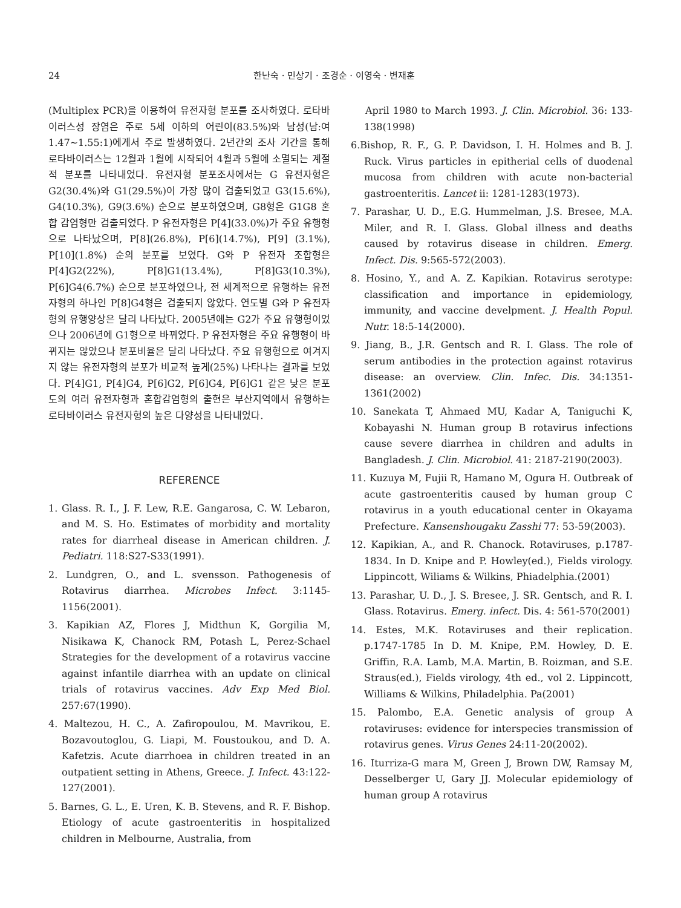24 한난숙 · 민상기 · 조경순 · 이영숙 · 변재훈
(Multiplex PCR)을 이용하여 유전자형 분포를 조사하였다. 로타바이러스성 장염은 주로 5세 이하의 어린이(83.5%)와 남성(남:여 1.47~1.55:1)에게서 주로 발생하였다. 2년간의 조사 기간을 통해 로타바이러스는 12월과 1월에 시작되어 4월과 5월에 소멸되는 계절적 분포를 나타내었다. 유전자형 분포조사에서는 G 유전자형은 G2(30.4%)와 G1(29.5%)이 가장 많이 검출되었고 G3(15.6%), G4(10.3%), G9(3.6%) 순으로 분포하였으며, G8형은 G1G8 혼합 감염형만 검출되었다. P 유전자형은 P[4](33.0%)가 주요 유행형으로 나타났으며, P[8](26.8%), P[6](14.7%), P[9] (3.1%), P[10](1.8%) 순의 분포를 보였다. G와 P 유전자 조합형은 P[4]G2(22%), P[8]G1(13.4%), P[8]G3(10.3%), P[6]G4(6.7%) 순으로 분포하였으나, 전 세계적으로 유행하는 유전자형의 하나인 P[8]G4형은 검출되지 않았다. 연도별 G와 P 유전자형의 유행양상은 달리 나타났다. 2005년에는 G2가 주요 유행형이었으나 2006년에 G1형으로 바뀌었다. P 유전자형은 주요 유행형이 바뀌지는 않았으나 분포비율은 달리 나타났다. 주요 유행형으로 여겨지지 않는 유전자형의 분포가 비교적 높게(25%) 나타나는 결과를 보였다. P[4]G1, P[4]G4, P[6]G2, P[6]G4, P[6]G1 같은 낮은 분포도의 여러 유전자형과 혼합감염형의 출현은 부산지역에서 유행하는 로타바이러스 유전자형의 높은 다양성을 나타내었다.
REFERENCE
1. Glass. R. I., J. F. Lew, R.E. Gangarosa, C. W. Lebaron, and M. S. Ho. Estimates of morbidity and mortality rates for diarrheal disease in American children. J. Pediatri. 118:S27-S33(1991).
2. Lundgren, O., and L. svensson. Pathogenesis of Rotavirus diarrhea. Microbes Infect. 3:1145-1156(2001).
3. Kapikian AZ, Flores J, Midthun K, Gorgilia M, Nisikawa K, Chanock RM, Potash L, Perez-Schael Strategies for the development of a rotavirus vaccine against infantile diarrhea with an update on clinical trials of rotavirus vaccines. Adv Exp Med Biol. 257:67(1990).
4. Maltezou, H. C., A. Zafiropoulou, M. Mavrikou, E. Bozavoutoglou, G. Liapi, M. Foustoukou, and D. A. Kafetzis. Acute diarrhoea in children treated in an outpatient setting in Athens, Greece. J. Infect. 43:122-127(2001).
5. Barnes, G. L., E. Uren, K. B. Stevens, and R. F. Bishop. Etiology of acute gastroenteritis in hospitalized children in Melbourne, Australia, from
April 1980 to March 1993. J. Clin. Microbiol. 36: 133-138(1998)
6.Bishop, R. F., G. P. Davidson, I. H. Holmes and B. J. Ruck. Virus particles in epitherial cells of duodenal mucosa from children with acute non-bacterial gastroenteritis. Lancet ii: 1281-1283(1973).
7. Parashar, U. D., E.G. Hummelman, J.S. Bresee, M.A. Miler, and R. I. Glass. Global illness and deaths caused by rotavirus disease in children. Emerg. Infect. Dis. 9:565-572(2003).
8. Hosino, Y., and A. Z. Kapikian. Rotavirus serotype: classification and importance in epidemiology, immunity, and vaccine develpment. J. Health Popul. Nutr. 18:5-14(2000).
9. Jiang, B., J.R. Gentsch and R. I. Glass. The role of serum antibodies in the protection against rotavirus disease: an overview. Clin. Infec. Dis. 34:1351-1361(2002)
10. Sanekata T, Ahmaed MU, Kadar A, Taniguchi K, Kobayashi N. Human group B rotavirus infections cause severe diarrhea in children and adults in Bangladesh. J. Clin. Microbiol. 41: 2187-2190(2003).
11. Kuzuya M, Fujii R, Hamano M, Ogura H. Outbreak of acute gastroenteritis caused by human group C rotavirus in a youth educational center in Okayama Prefecture. Kansenshougaku Zasshi 77: 53-59(2003).
12. Kapikian, A., and R. Chanock. Rotaviruses, p.1787-1834. In D. Knipe and P. Howley(ed.), Fields virology. Lippincott, Wiliams & Wilkins, Phiadelphia.(2001)
13. Parashar, U. D., J. S. Bresee, J. SR. Gentsch, and R. I. Glass. Rotavirus. Emerg. infect. Dis. 4: 561-570(2001)
14. Estes, M.K. Rotaviruses and their replication. p.1747-1785 In D. M. Knipe, P.M. Howley, D. E. Griffin, R.A. Lamb, M.A. Martin, B. Roizman, and S.E. Straus(ed.), Fields virology, 4th ed., vol 2. Lippincott, Williams & Wilkins, Philadelphia. Pa(2001)
15. Palombo, E.A. Genetic analysis of group A rotaviruses: evidence for interspecies transmission of rotavirus genes. Virus Genes 24:11-20(2002).
16. Iturriza-G mara M, Green J, Brown DW, Ramsay M, Desselberger U, Gary JJ. Molecular epidemiology of human group A rotavirus